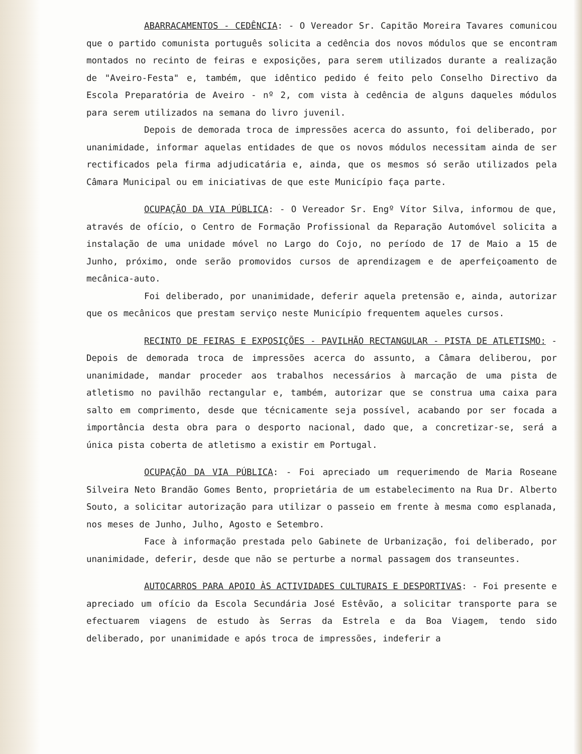ABARRACAMENTOS - CEDÊNCIA: - O Vereador Sr. Capitão Moreira Tavares comunicou que o partido comunista português solicita a cedência dos novos módulos que se encontram montados no recinto de feiras e exposições, para serem utilizados durante a realização de "Aveiro-Festa" e, também, que idêntico pedido é feito pelo Conselho Directivo da Escola Preparatória de Aveiro - nº 2, com vista à cedência de alguns daqueles módulos para serem utilizados na semana do livro juvenil.
Depois de demorada troca de impressões acerca do assunto, foi deliberado, por unanimidade, informar aquelas entidades de que os novos módulos necessitam ainda de ser rectificados pela firma adjudicatária e, ainda, que os mesmos só serão utilizados pela Câmara Municipal ou em iniciativas de que este Município faça parte.
OCUPAÇÃO DA VIA PÚBLICA: - O Vereador Sr. Engº Vítor Silva, informou de que, através de ofício, o Centro de Formação Profissional da Reparação Automóvel solicita a instalação de uma unidade móvel no Largo do Cojo, no período de 17 de Maio a 15 de Junho, próximo, onde serão promovidos cursos de aprendizagem e de aperfeiçoamento de mecânica-auto.
Foi deliberado, por unanimidade, deferir aquela pretensão e, ainda, autorizar que os mecânicos que prestam serviço neste Município frequentem aqueles cursos.
RECINTO DE FEIRAS E EXPOSIÇÕES - PAVILHÃO RECTANGULAR - PISTA DE ATLETISMO: - Depois de demorada troca de impressões acerca do assunto, a Câmara deliberou, por unanimidade, mandar proceder aos trabalhos necessários à marcação de uma pista de atletismo no pavilhão rectangular e, também, autorizar que se construa uma caixa para salto em comprimento, desde que técnicamente seja possível, acabando por ser focada a importância desta obra para o desporto nacional, dado que, a concretizar-se, será a única pista coberta de atletismo a existir em Portugal.
OCUPAÇÃO DA VIA PÚBLICA: - Foi apreciado um requerimendo de Maria Roseane Silveira Neto Brandão Gomes Bento, proprietária de um estabelecimento na Rua Dr. Alberto Souto, a solicitar autorização para utilizar o passeio em frente à mesma como esplanada, nos meses de Junho, Julho, Agosto e Setembro.
Face à informação prestada pelo Gabinete de Urbanização, foi deliberado, por unanimidade, deferir, desde que não se perturbe a normal passagem dos transeuntes.
AUTOCARROS PARA APOIO ÀS ACTIVIDADES CULTURAIS E DESPORTIVAS: - Foi presente e apreciado um ofício da Escola Secundária José Estêvão, a solicitar transporte para se efectuarem viagens de estudo às Serras da Estrela e da Boa Viagem, tendo sido deliberado, por unanimidade e após troca de impressões, indeferir a